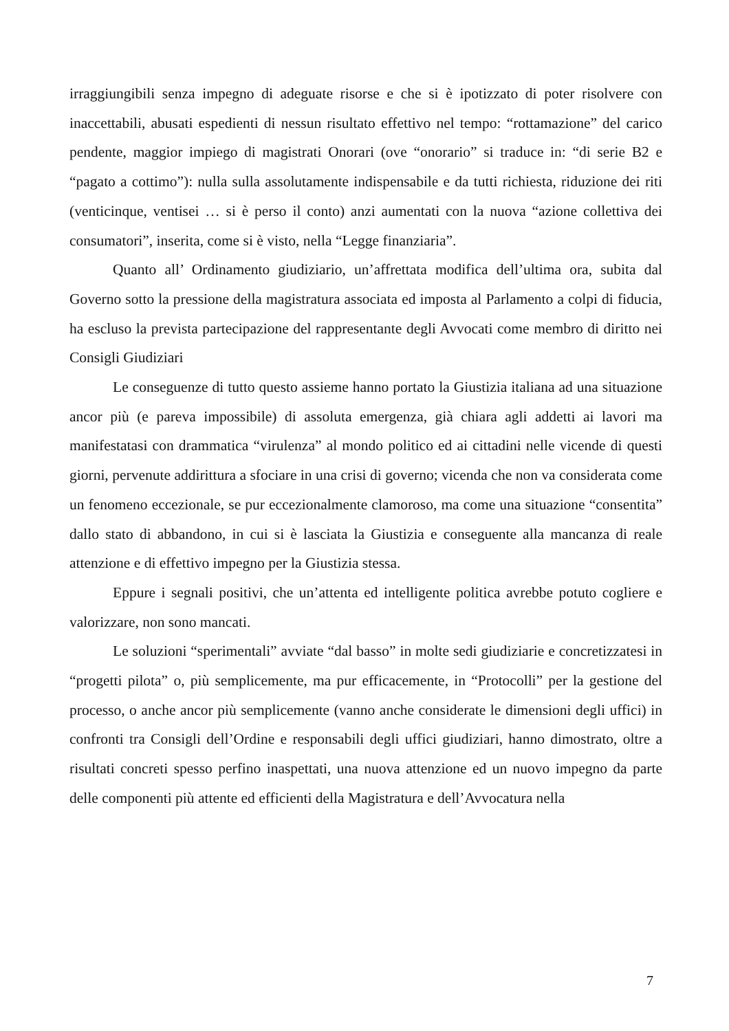irraggiungibili senza impegno di adeguate risorse e che si è ipotizzato di poter risolvere con inaccettabili, abusati espedienti di nessun risultato effettivo nel tempo: “rottamazione” del carico pendente, maggior impiego di magistrati Onorari (ove “onorario” si traduce in: “di serie B2 e “pagato a cottimo”): nulla sulla assolutamente indispensabile e da tutti richiesta, riduzione dei riti (venticinque, ventisei … si è perso il conto) anzi aumentati con la nuova “azione collettiva dei consumatori”, inserita, come si è visto, nella “Legge finanziaria”.
Quanto all’ Ordinamento giudiziario, un’affrettata modifica dell’ultima ora, subita dal Governo sotto la pressione della magistratura associata ed imposta al Parlamento a colpi di fiducia, ha escluso la prevista partecipazione del rappresentante degli Avvocati come membro di diritto nei Consigli Giudiziari
Le conseguenze di tutto questo assieme hanno portato la Giustizia italiana ad una situazione ancor più (e pareva impossibile) di assoluta emergenza, già chiara agli addetti ai lavori ma manifestatasi con drammatica “virulenza” al mondo politico ed ai cittadini nelle vicende di questi giorni, pervenute addirittura a sfociare in una crisi di governo; vicenda che non va considerata come un fenomeno eccezionale, se pur eccezionalmente clamoroso, ma come una situazione “consentita” dallo stato di abbandono, in cui si è lasciata la Giustizia e conseguente alla mancanza di reale attenzione e di effettivo impegno per la Giustizia stessa.
Eppure i segnali positivi, che un’attenta ed intelligente politica avrebbe potuto cogliere e valorizzare, non sono mancati.
Le soluzioni “sperimentali” avviate “dal basso” in molte sedi giudiziarie e concretizzatesi in “progetti pilota” o, più semplicemente, ma pur efficacemente, in “Protocolli” per la gestione del processo, o anche ancor più semplicemente (vanno anche considerate le dimensioni degli uffici) in confronti tra Consigli dell’Ordine e responsabili degli uffici giudiziari, hanno dimostrato, oltre a risultati concreti spesso perfino inaspettati, una nuova attenzione ed un nuovo impegno da parte delle componenti più attente ed efficienti della Magistratura e dell’Avvocatura nella
7